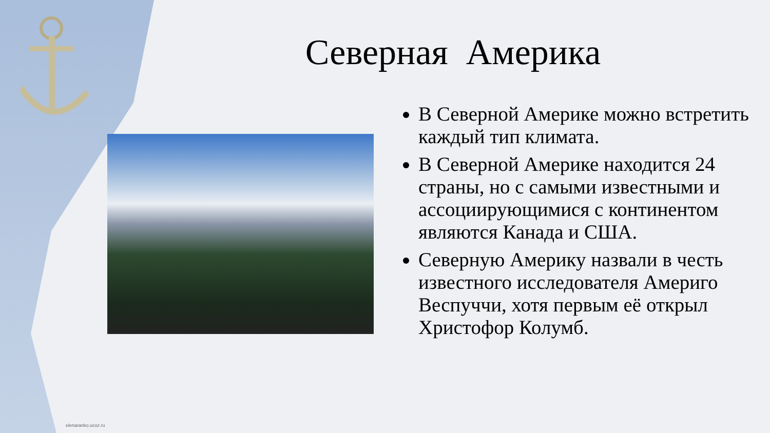Северная Америка
В Северной Америке можно встретить каждый тип климата.
В Северной Америке находится 24 страны, но с самыми известными и ассоциирующимися с континентом являются Канада и США.
Северную Америку назвали в честь известного исследователя Америго Веспуччи, хотя первым её открыл Христофор Колумб.
elenaranko.ucoz.ru